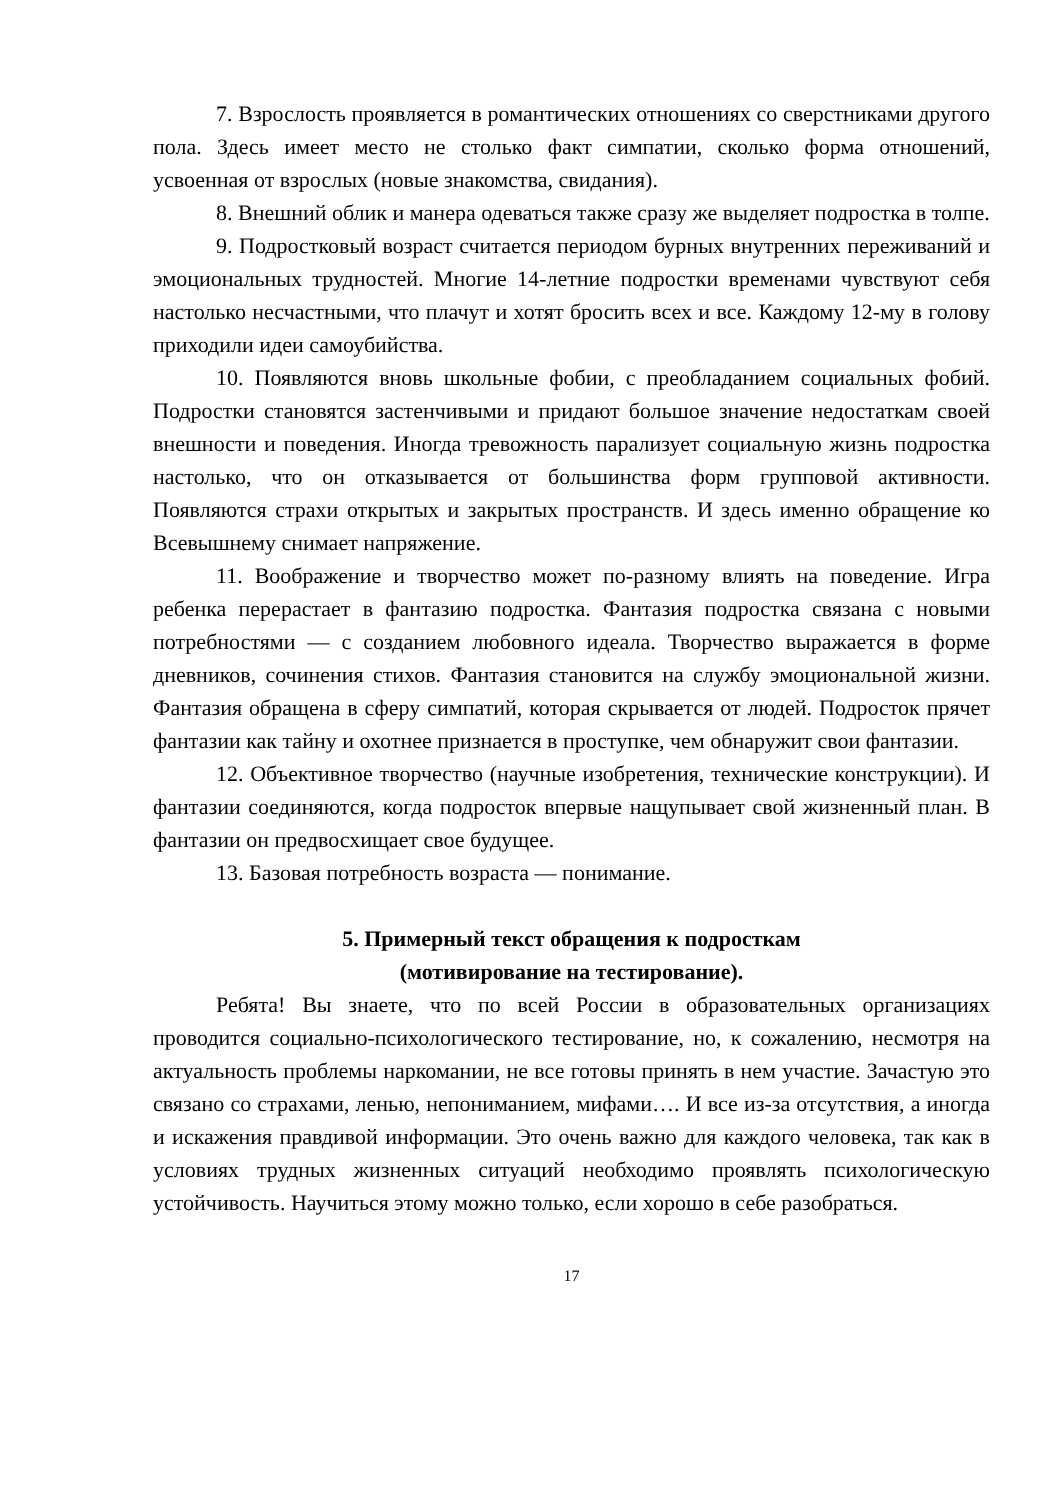7. Взрослость проявляется в романтических отношениях со сверстниками другого пола. Здесь имеет место не столько факт симпатии, сколько форма отношений, усвоенная от взрослых (новые знакомства, свидания).
8. Внешний облик и манера одеваться также сразу же выделяет подростка в толпе.
9. Подростковый возраст считается периодом бурных внутренних переживаний и эмоциональных трудностей. Многие 14-летние подростки временами чувствуют себя настолько несчастными, что плачут и хотят бросить всех и все. Каждому 12-му в голову приходили идеи самоубийства.
10. Появляются вновь школьные фобии, с преобладанием социальных фобий. Подростки становятся застенчивыми и придают большое значение недостаткам своей внешности и поведения. Иногда тревожность парализует социальную жизнь подростка настолько, что он отказывается от большинства форм групповой активности. Появляются страхи открытых и закрытых пространств. И здесь именно обращение ко Всевышнему снимает напряжение.
11. Воображение и творчество может по-разному влиять на поведение. Игра ребенка перерастает в фантазию подростка. Фантазия подростка связана с новыми потребностями — с созданием любовного идеала. Творчество выражается в форме дневников, сочинения стихов. Фантазия становится на службу эмоциональной жизни. Фантазия обращена в сферу симпатий, которая скрывается от людей. Подросток прячет фантазии как тайну и охотнее признается в проступке, чем обнаружит свои фантазии.
12. Объективное творчество (научные изобретения, технические конструкции). И фантазии соединяются, когда подросток впервые нащупывает свой жизненный план. В фантазии он предвосхищает свое будущее.
13. Базовая потребность возраста — понимание.
5. Примерный текст обращения к подросткам
(мотивирование на тестирование).
Ребята! Вы знаете, что по всей России в образовательных организациях проводится социально-психологического тестирование, но, к сожалению, несмотря на актуальность проблемы наркомании, не все готовы принять в нем участие. Зачастую это связано со страхами, ленью, непониманием, мифами…. И все из-за отсутствия, а иногда и искажения правдивой информации. Это очень важно для каждого человека, так как в условиях трудных жизненных ситуаций необходимо проявлять психологическую устойчивость. Научиться этому можно только, если хорошо в себе разобраться.
17